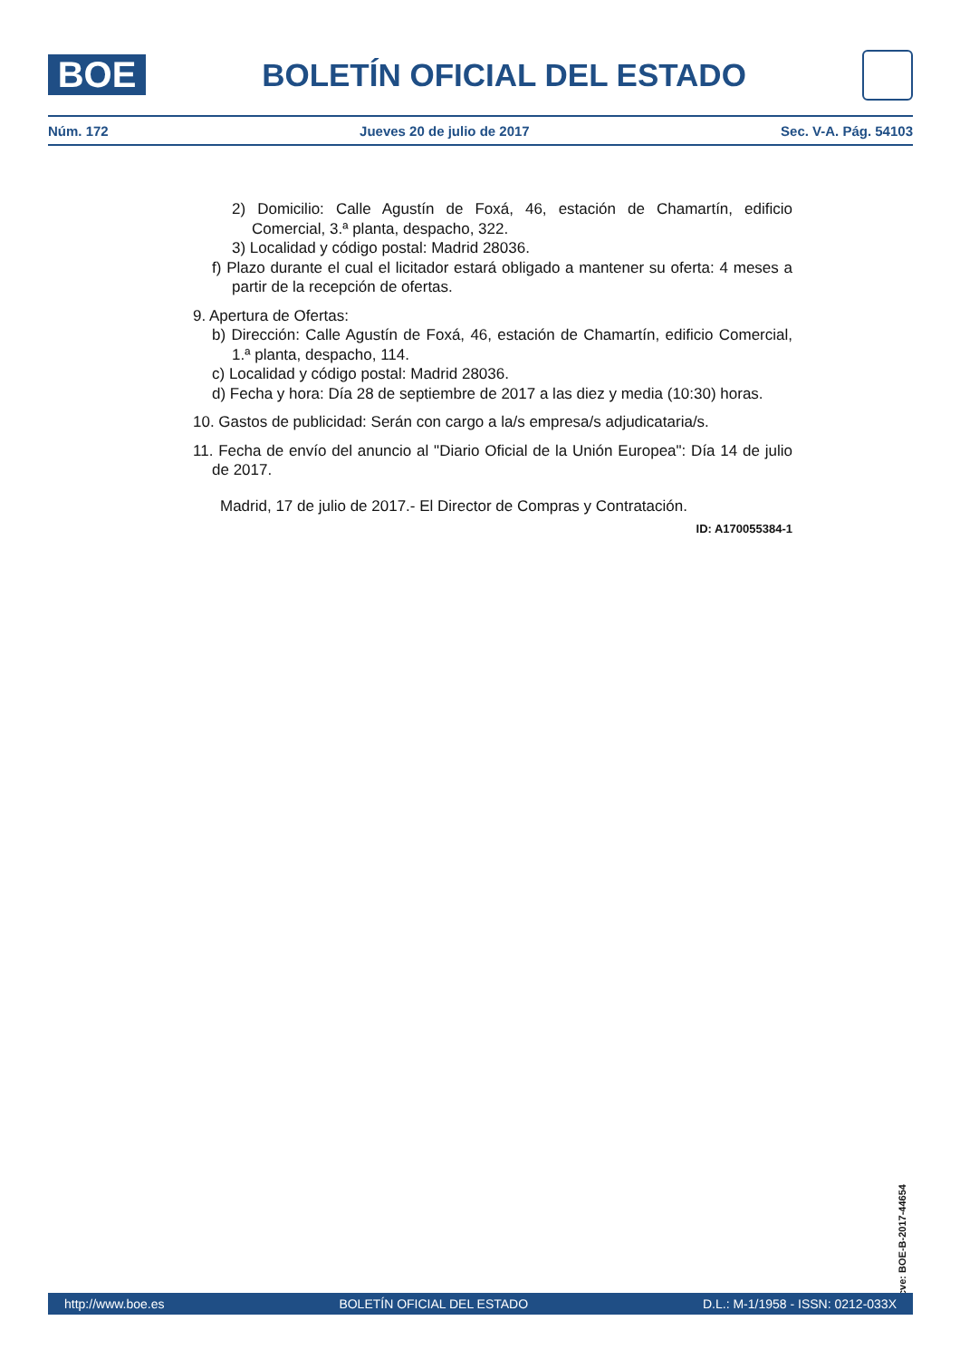BOE
BOLETÍN OFICIAL DEL ESTADO
Núm. 172 Jueves 20 de julio de 2017 Sec. V-A. Pág. 54103
2) Domicilio: Calle Agustín de Foxá, 46, estación de Chamartín, edificio Comercial, 3.ª planta, despacho, 322.
3) Localidad y código postal: Madrid 28036.
f) Plazo durante el cual el licitador estará obligado a mantener su oferta: 4 meses a partir de la recepción de ofertas.
9. Apertura de Ofertas:
b) Dirección: Calle Agustín de Foxá, 46, estación de Chamartín, edificio Comercial, 1.ª planta, despacho, 114.
c) Localidad y código postal: Madrid 28036.
d) Fecha y hora: Día 28 de septiembre de 2017 a las diez y media (10:30) horas.
10. Gastos de publicidad: Serán con cargo a la/s empresa/s adjudicataria/s.
11. Fecha de envío del anuncio al "Diario Oficial de la Unión Europea": Día 14 de julio de 2017.
Madrid, 17 de julio de 2017.- El Director de Compras y Contratación.
ID: A170055384-1
cve: BOE-B-2017-44654
http://www.boe.es BOLETÍN OFICIAL DEL ESTADO D.L.: M-1/1958 - ISSN: 0212-033X